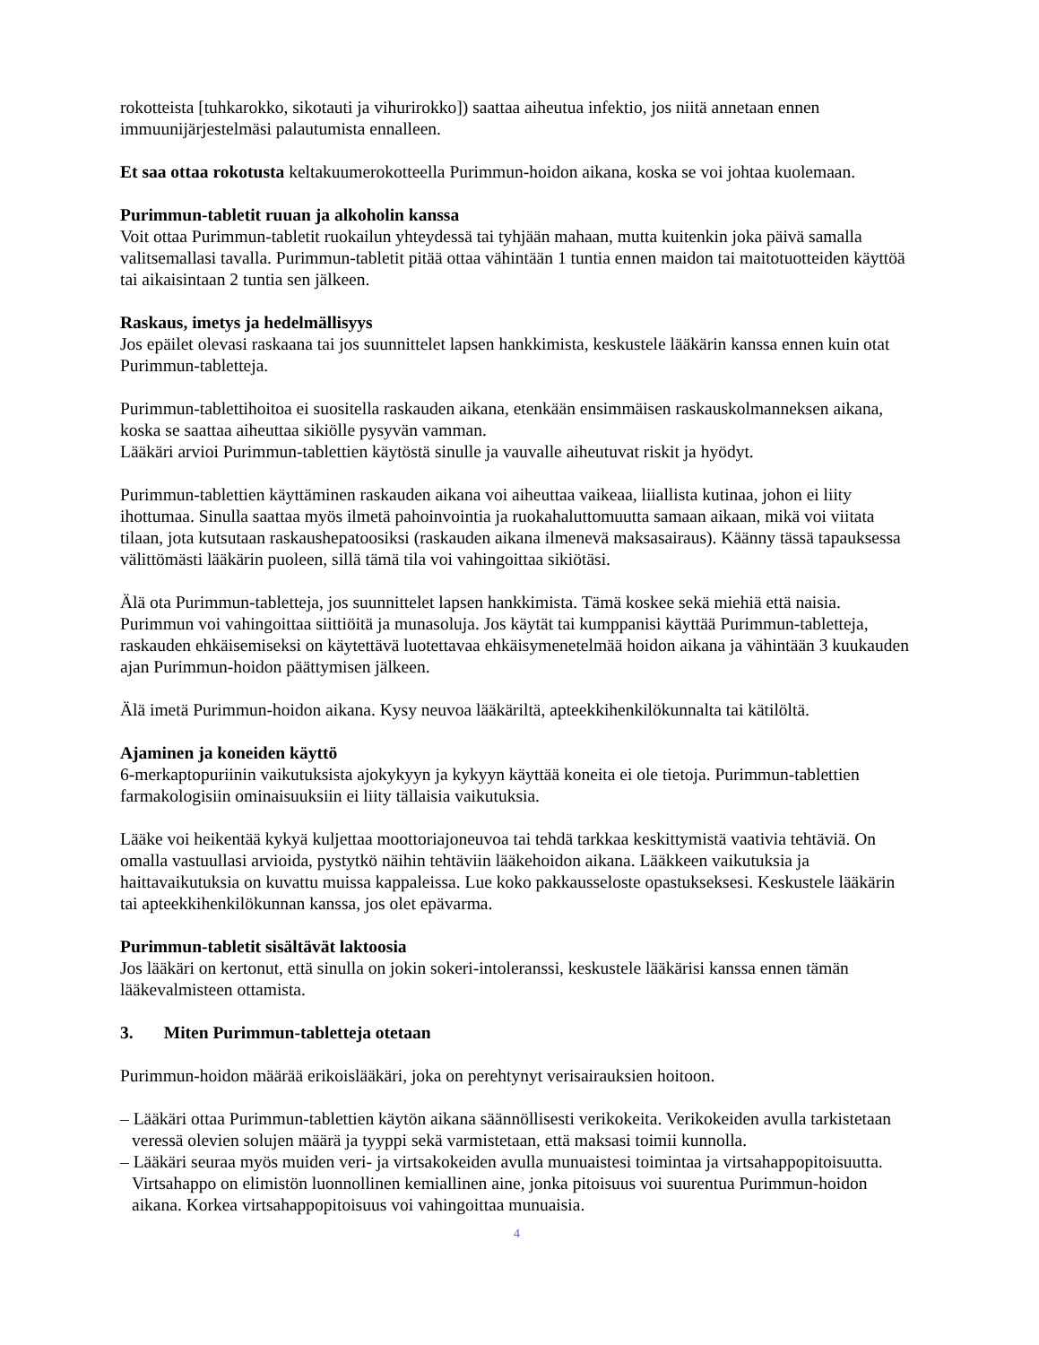rokotteista [tuhkarokko, sikotauti ja vihurirokko]) saattaa aiheutua infektio, jos niitä annetaan ennen immuunijärjestelmäsi palautumista ennalleen.
Et saa ottaa rokotusta keltakuumerokotteella Purimmun-hoidon aikana, koska se voi johtaa kuolemaan.
Purimmun-tabletit ruuan ja alkoholin kanssa
Voit ottaa Purimmun-tabletit ruokailun yhteydessä tai tyhjään mahaan, mutta kuitenkin joka päivä samalla valitsemallasi tavalla. Purimmun-tabletit pitää ottaa vähintään 1 tuntia ennen maidon tai maitotuotteiden käyttöä tai aikaisintaan 2 tuntia sen jälkeen.
Raskaus, imetys ja hedelmällisyys
Jos epäilet olevasi raskaana tai jos suunnittelet lapsen hankkimista, keskustele lääkärin kanssa ennen kuin otat Purimmun-tabletteja.
Purimmun-tablettihoitoa ei suositella raskauden aikana, etenkään ensimmäisen raskauskolmanneksen aikana, koska se saattaa aiheuttaa sikiölle pysyvän vamman.
Lääkäri arvioi Purimmun-tablettien käytöstä sinulle ja vauvalle aiheutuvat riskit ja hyödyt.
Purimmun-tablettien käyttäminen raskauden aikana voi aiheuttaa vaikeaa, liiallista kutinaa, johon ei liity ihottumaa. Sinulla saattaa myös ilmetä pahoinvointia ja ruokahaluttomuutta samaan aikaan, mikä voi viitata tilaan, jota kutsutaan raskaushepatoosiksi (raskauden aikana ilmenevä maksasairaus). Käänny tässä tapauksessa välittömästi lääkärin puoleen, sillä tämä tila voi vahingoittaa sikiötäsi.
Älä ota Purimmun-tabletteja, jos suunnittelet lapsen hankkimista. Tämä koskee sekä miehiä että naisia. Purimmun voi vahingoittaa siittiöitä ja munasoluja. Jos käytät tai kumppanisi käyttää Purimmun-tabletteja, raskauden ehkäisemiseksi on käytettävä luotettavaa ehkäisymenetelmää hoidon aikana ja vähintään 3 kuukauden ajan Purimmun-hoidon päättymisen jälkeen.
Älä imetä Purimmun-hoidon aikana. Kysy neuvoa lääkäriltä, apteekkihenkilökunnalta tai kätilöltä.
Ajaminen ja koneiden käyttö
6-merkaptopuriinin vaikutuksista ajokykyyn ja kykyyn käyttää koneita ei ole tietoja. Purimmun-tablettien farmakologisiin ominaisuuksiin ei liity tällaisia vaikutuksia.
Lääke voi heikentää kykyä kuljettaa moottoriajoneuvoa tai tehdä tarkkaa keskittymistä vaativia tehtäviä. On omalla vastuullasi arvioida, pystytkö näihin tehtäviin lääkehoidon aikana. Lääkkeen vaikutuksia ja haittavaikutuksia on kuvattu muissa kappaleissa. Lue koko pakkausseloste opastukseksesi. Keskustele lääkärin tai apteekkihenkilökunnan kanssa, jos olet epävarma.
Purimmun-tabletit sisältävät laktoosia
Jos lääkäri on kertonut, että sinulla on jokin sokeri-intoleranssi, keskustele lääkärisi kanssa ennen tämän lääkevalmisteen ottamista.
3. Miten Purimmun-tabletteja otetaan
Purimmun-hoidon määrää erikoislääkäri, joka on perehtynyt verisairauksien hoitoon.
– Lääkäri ottaa Purimmun-tablettien käytön aikana säännöllisesti verikokeita. Verikokeiden avulla tarkistetaan veressä olevien solujen määrä ja tyyppi sekä varmistetaan, että maksasi toimii kunnolla.
– Lääkäri seuraa myös muiden veri- ja virtsakokeiden avulla munuaistesi toimintaa ja virtsahappopitoisuutta. Virtsahappo on elimistön luonnollinen kemiallinen aine, jonka pitoisuus voi suurentua Purimmun-hoidon aikana. Korkea virtsahappopitoisuus voi vahingoittaa munuaisia.
4